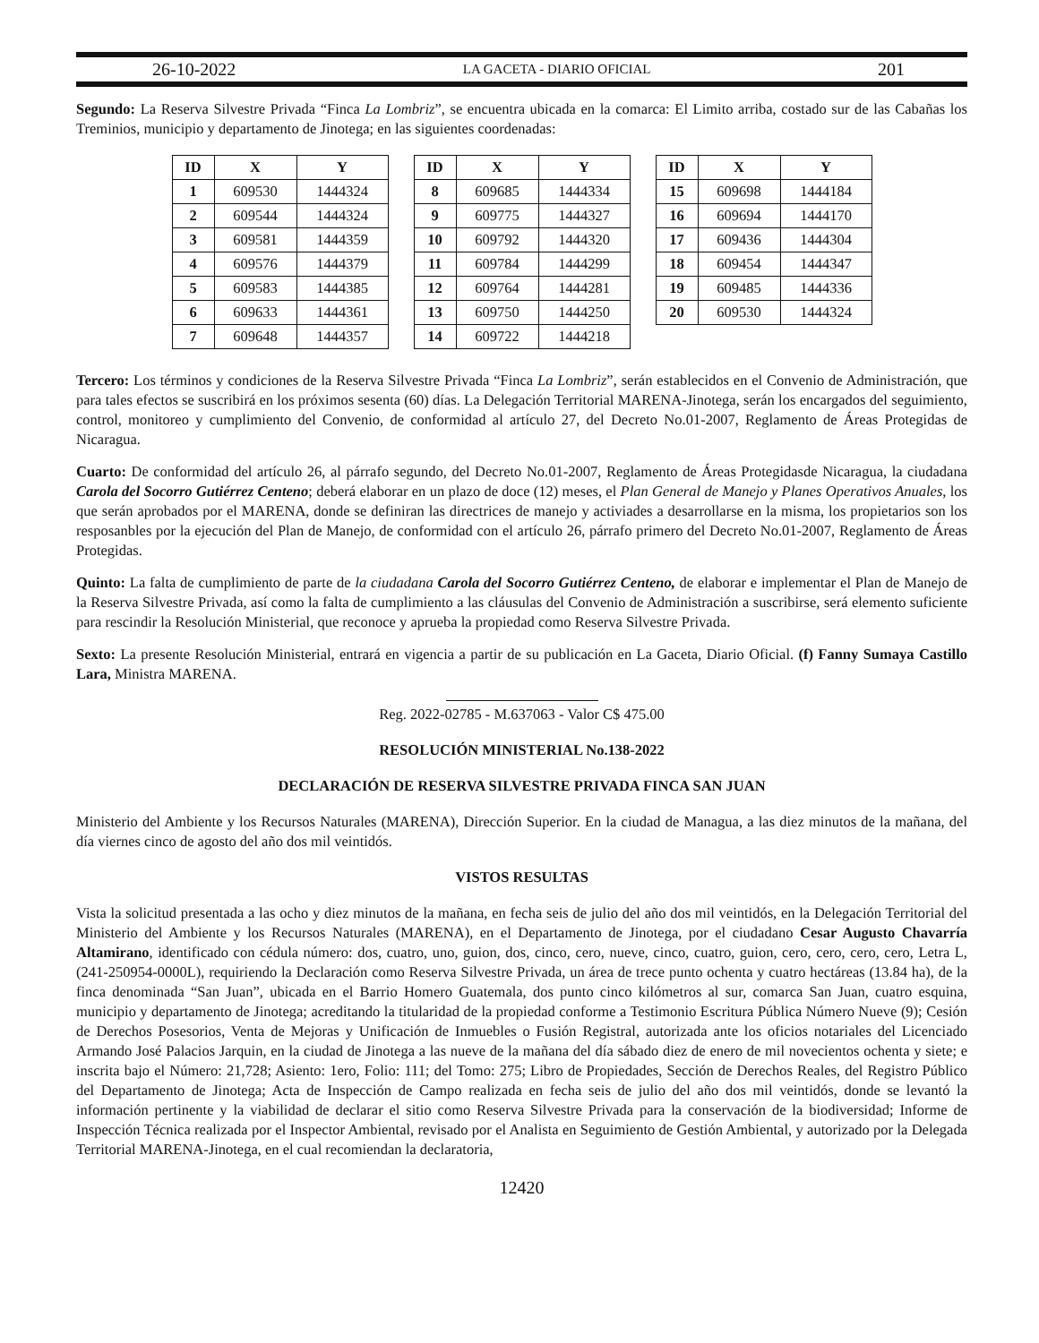26-10-2022 LA GACETA - DIARIO OFICIAL 201
Segundo: La Reserva Silvestre Privada “Finca La Lombriz”, se encuentra ubicada en la comarca: El Limito arriba, costado sur de las Cabañas los Treminios, municipio y departamento de Jinotega; en las siguientes coordenadas:
| ID | X | Y |
| --- | --- | --- |
| 1 | 609530 | 1444324 |
| 2 | 609544 | 1444324 |
| 3 | 609581 | 1444359 |
| 4 | 609576 | 1444379 |
| 5 | 609583 | 1444385 |
| 6 | 609633 | 1444361 |
| 7 | 609648 | 1444357 |
| ID | X | Y |
| --- | --- | --- |
| 8 | 609685 | 1444334 |
| 9 | 609775 | 1444327 |
| 10 | 609792 | 1444320 |
| 11 | 609784 | 1444299 |
| 12 | 609764 | 1444281 |
| 13 | 609750 | 1444250 |
| 14 | 609722 | 1444218 |
| ID | X | Y |
| --- | --- | --- |
| 15 | 609698 | 1444184 |
| 16 | 609694 | 1444170 |
| 17 | 609436 | 1444304 |
| 18 | 609454 | 1444347 |
| 19 | 609485 | 1444336 |
| 20 | 609530 | 1444324 |
Tercero: Los términos y condiciones de la Reserva Silvestre Privada “Finca La Lombriz”, serán establecidos en el Convenio de Administración, que para tales efectos se suscribirá en los próximos sesenta (60) días. La Delegación Territorial MARENA-Jinotega, serán los encargados del seguimiento, control, monitoreo y cumplimiento del Convenio, de conformidad al artículo 27, del Decreto No.01-2007, Reglamento de Áreas Protegidas de Nicaragua.
Cuarto: De conformidad del artículo 26, al párrafo segundo, del Decreto No.01-2007, Reglamento de Áreas Protegidasde Nicaragua, la ciudadana Carola del Socorro Gutiérrez Centeno; deberá elaborar en un plazo de doce (12) meses, el Plan General de Manejo y Planes Operativos Anuales, los que serán aprobados por el MARENA, donde se definiran las directrices de manejo y activiades a desarrollarse en la misma, los propietarios son los resposanbles por la ejecución del Plan de Manejo, de conformidad con el artículo 26, párrafo primero del Decreto No.01-2007, Reglamento de Áreas Protegidas.
Quinto: La falta de cumplimiento de parte de la ciudadana Carola del Socorro Gutiérrez Centeno, de elaborar e implementar el Plan de Manejo de la Reserva Silvestre Privada, así como la falta de cumplimiento a las cláusulas del Convenio de Administración a suscribirse, será elemento suficiente para rescindir la Resolución Ministerial, que reconoce y aprueba la propiedad como Reserva Silvestre Privada.
Sexto: La presente Resolución Ministerial, entrará en vigencia a partir de su publicación en La Gaceta, Diario Oficial. (f) Fanny Sumaya Castillo Lara, Ministra MARENA.
Reg. 2022-02785 - M.637063 - Valor C$ 475.00
RESOLUCIÓN MINISTERIAL No.138-2022
DECLARACIÓN DE RESERVA SILVESTRE PRIVADA FINCA SAN JUAN
Ministerio del Ambiente y los Recursos Naturales (MARENA), Dirección Superior. En la ciudad de Managua, a las diez minutos de la mañana, del día viernes cinco de agosto del año dos mil veintidós.
VISTOS RESULTAS
Vista la solicitud presentada a las ocho y diez minutos de la mañana, en fecha seis de julio del año dos mil veintidós, en la Delegación Territorial del Ministerio del Ambiente y los Recursos Naturales (MARENA), en el Departamento de Jinotega, por el ciudadano Cesar Augusto Chavarría Altamirano, identificado con cédula número: dos, cuatro, uno, guion, dos, cinco, cero, nueve, cinco, cuatro, guion, cero, cero, cero, cero, Letra L, (241-250954-0000L), requiriendo la Declaración como Reserva Silvestre Privada, un área de trece punto ochenta y cuatro hectáreas (13.84 ha), de la finca denominada “San Juan”, ubicada en el Barrio Homero Guatemala, dos punto cinco kilómetros al sur, comarca San Juan, cuatro esquina, municipio y departamento de Jinotega; acreditando la titularidad de la propiedad conforme a Testimonio Escritura Pública Número Nueve (9); Cesión de Derechos Posesorios, Venta de Mejoras y Unificación de Inmuebles o Fusión Registral, autorizada ante los oficios notariales del Licenciado Armando José Palacios Jarquin, en la ciudad de Jinotega a las nueve de la mañana del día sábado diez de enero de mil novecientos ochenta y siete; e inscrita bajo el Número: 21,728; Asiento: 1ero, Folio: 111; del Tomo: 275; Libro de Propiedades, Sección de Derechos Reales, del Registro Público del Departamento de Jinotega; Acta de Inspección de Campo realizada en fecha seis de julio del año dos mil veintidós, donde se levantó la información pertinente y la viabilidad de declarar el sitio como Reserva Silvestre Privada para la conservación de la biodiversidad; Informe de Inspección Técnica realizada por el Inspector Ambiental, revisado por el Analista en Seguimiento de Gestión Ambiental, y autorizado por la Delegada Territorial MARENA-Jinotega, en el cual recomiendan la declaratoria,
12420